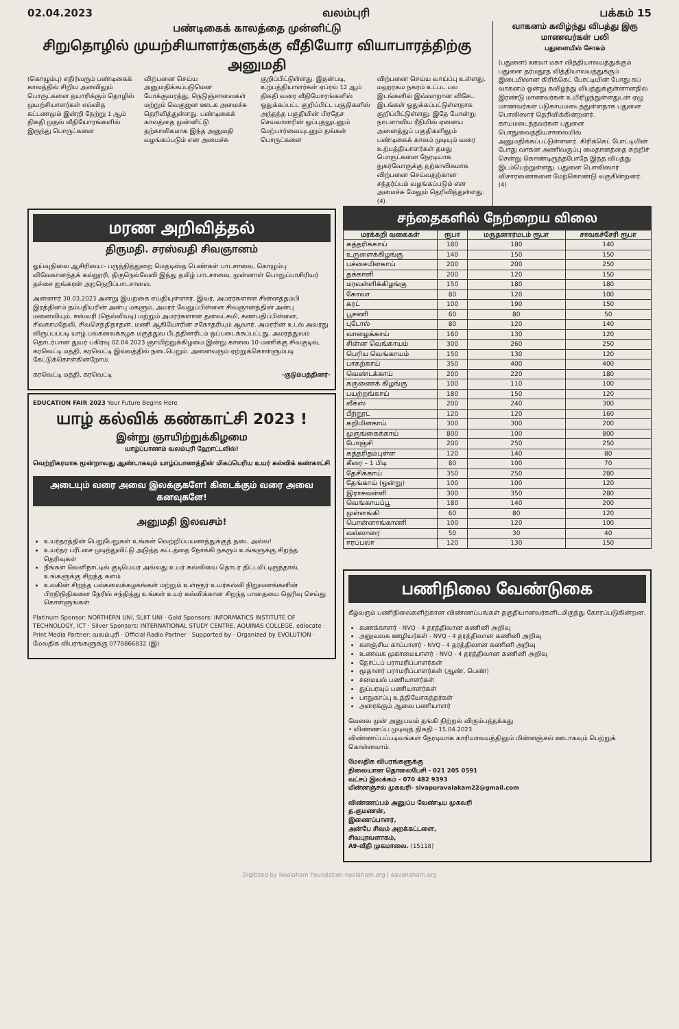02.04.2023 வலம்புரி பக்கம் 15
பண்டிகைக் காலத்தை முன்னிட்டு
சிறுதொழில் முயற்சியாளர்களுக்கு வீதியோர வியாபாரத்திற்கு அனுமதி
(கொழும்பு) எதிர்வரும் பண்டிகைக் காலத்தில் சிறிய அளவிலும் பொருட்களை தயாரிக்கும் தொழில் முயற்சியாளர்கள் எவ்வித கட்டணமும் இன்றி நேற்று 1 ஆம் திகதி முதல் வீதியோரங்களில் இருந்து பொருட்களை
விற்பனை செய்ய அனுமதிக்கப்படுமென போக்குவரத்து, நெடுஞ்சாலைகள் மற்றும் வெகுஜன ஊடக அமைச்சு தெரிவித்துள்ளது. பண்டிகைக் காலத்தை முன்னிட்டு தற்காலிகமாக இந்த அனுமதி வழங்கப்படும் என அமைச்சு
குறிப்பிட்டுள்ளது. இதன்படி, உற்பத்தியாளர்கள் ஏப்ரல் 12 ஆம் திகதி வரை வீதியோரங்களில் ஒதுக்கப்பட்ட குறிப்பிட்ட பகுதிகளில் அந்தந்த பகுதியின் பிரதேச செயலாளரின் ஒப்புதலுடனும் மேற்பார்வையுடனும் தங்கள் பொருட்களை
விற்பனை செய்ய வாய்ப்பு உள்ளது. மஹரகம நகரம் உட்பட பல இடங்களில் இவ்வாறான விசேட இடங்கள் ஒதுக்கப்பட்டுள்ளதாக குறிப்பிட்டுள்ளது. இதே போன்று நாடளாவிய ரீதியில் ஏனைய அனைத்துப் பகுதிகளிலும் பண்டிகைக் காலம் முடியும் வரை உற்பத்தியாளர்கள் தமது பொருட்களை நேரடியாக நுகர்வோருக்கு தற்காலிகமாக விற்பனை செய்வதற்கான சந்தர்ப்பம் வழங்கப்படும் என அமைச்சு மேலும் தெரிவித்துள்ளது. (4)
வாகனம் கவிழ்ந்து விபத்து இரு மாணவர்கள் பலி
பதுளையில் சோகம்
(பதுளை) ஊவா மகா வித்தியாலயத்துக்கும் பதுளை தர்மதூத வித்தியாலயத்துக்கும் இடையிலான கிரிக்கெட் போட்டியின் போது கப் வாகனம் ஒன்று கவிழ்ந்து விபத்துக்குள்ளானதில் இரண்டு மாணவர்கள் உயிரிழந்துள்ளதுடன் ஏழு மாணவர்கள் படுகாயமடைந்துள்ளதாக பதுளை பொலிஸார் தெரிவிக்கின்றனர். காயமடைந்தவர்கள் பதுளை பொதுவைத்தியசாலையில் அனுமதிக்கப்பட்டுள்ளனர். கிரிக்கெட் போட்டியின் போது வாகன அணிவகுப்பு மைதானத்தை சுற்றிச் சென்று கொண்டிருந்தபோதே இந்த விபத்து இடம்பெற்றுள்ளது. பதுளை பொலிஸார் விசாரணைகளை மேற்கொண்டு வருகின்றனர். (4)
மரண அறிவித்தல்
திருமதி. சரஸ்வதி சிவஞானம்
ஓய்வுநிலை ஆசிரியை:- பருத்தித்துறை மெதடிஸ்த பெண்கள் பாடசாலை, கொழும்பு விவேகானந்தக் கல்லூரி, திருநெல்வேலி இந்து தமிழ் பாடசாலை, முன்னாள் பொறுப்பாசிரியர் தச்சை ஐங்கரன் அறநெறிப்பாடசாலை.
அன்னார் 30.03.2023 அன்று இயற்கை எய்தியுள்ளார். இவர், அமரர்களான சின்னத்தம்பி இரத்தினம் தம்பதியரின் அன்பு மகளும், அமரர்.வேலுப்பிள்ளை சிவஞானத்தின் அன்பு மனைவியும், ஈஸ்வரி (நெல்லியடி) மற்றும் அமரர்களான தனலட்சுமி, கணபதிப்பிள்ளை, சிவகாமதேவி, சிவசெந்திநாதன், மணி ஆகியோரின் சகோதரியும் ஆவார். அமரரின் உடல் அவரது விருப்பப்படி யாழ்.பல்கலைக்கழக மருத்துவ பீடத்தினரிடம் ஒப்படைக்கப்பட்டது. அமரத்துவம் தொடர்பான துயர் பகிர்வு 02.04.2023 ஞாயிற்றுக்கிழமை இன்று காலை 10 மணிக்கு சிவகுடில், கரவெட்டி மத்தி, கரவெட்டி இல்லத்தில் நடைபெறும். அனைவரும் ஏற்றுக்கொள்ளும்படி கேட்டுக்கொள்கின்றோம்.
கரவெட்டி மத்தி, கரவெட்டி -குடும்பத்தினர்-
EDUCATION FAIR 2023 Your Future Begins Here
யாழ் கல்விக் கண்காட்சி 2023 !
இன்று ஞாயிற்றுக்கிழமை
யாழ்ப்பாணம் வலம்புரி ஹோட்டலில்!
வெற்றிகரமாக மூன்றாவது ஆண்டாகவும் யாழ்ப்பாணத்தின் மிகப்பெரிய உயர் கல்விக் கண்காட்சி
அடையும் வரை அவை இலக்குகளே! கிடைக்கும் வரை அவை கனவுகளே!
அனுமதி இலவசம்!
உயர்தரத்தின் பெறுபேறுகள் உங்கள் வெற்றிப்பயணத்துக்குத் தடை அல்ல!
உயர்தர பரீட்சை முடிந்துவிட்டு அடுத்த கட்டத்தை நோக்கி நகரும் உங்களுக்கு சிறந்த தெரிவுகள்
நீங்கள் வெளிநாட்டில் குடிபெயர அல்லது உயர் கல்வியை தொடர திட்டமிட்டிருந்தால், உங்களுக்கு சிறந்த களம்
உலகின் சிறந்த பல்கலைக்கழகங்கள் மற்றும் உள்ளூர் உயர்கல்வி நிறுவனங்களின் பிரதிநிதிகளை நேரில் சந்தித்து உங்கள் உயர் கல்விக்கான சிறந்த பாதையை தெரிவு செய்து கொள்ளுங்கள்
Platinum Sponsor: NORTHERN UNI, SLIIT UNI · Gold Sponsors: INFORMATICS INSTITUTE OF TECHNOLOGY, ICT · Silver Sponsors: INTERNATIONAL STUDY CENTRE, AQUINAS COLLEGE, edlocate · Print Media Partner: வலம்புரி · Official Radio Partner · Supported by · Organized by EVOLUTION · மேலதிக விபரங்களுக்கு 0778866832 (இ)
சந்தைகளில் நேற்றைய விலை
| மரக்கறி வகைகள் | ரூபா | மருதனார்மடம் ரூபா | சாவகச்சேரி ரூபா |
| --- | --- | --- | --- |
| கத்தரிக்காய் | 180 | 180 | 140 |
| உருளைக்கிழங்கு | 140 | 150 | 150 |
| பச்சைமிளகாய் | 200 | 200 | 250 |
| தக்காளி | 200 | 120 | 150 |
| மரவள்ளிக்கிழங்கு | 150 | 180 | 180 |
| கோவா | 80 | 120 | 100 |
| கரட் | 100 | 190 | 150 |
| பூசணி | 60 | 80 | 50 |
| புடோல் | 80 | 120 | 140 |
| வாழைக்காய் | 160 | 130 | 120 |
| சின்ன வெங்காயம் | 300 | 260 | 250 |
| பெரிய வெங்காயம் | 150 | 130 | 120 |
| பாகற்காய் | 350 | 400 | 400 |
| வெண்டக்காய் | 200 | 220 | 180 |
| கருணைக் கிழங்கு | 100 | 110 | 100 |
| பயற்றங்காய் | 180 | 150 | 120 |
| லீக்ஸ் | 200 | 240 | 300 |
| பீற்றூட் | 120 | 120 | 160 |
| கறிமிளகாய் | 300 | 300 | 200 |
| முருங்கைக்காய் | 800 | 100 | 800 |
| போஞ்சி | 200 | 250 | 250 |
| கத்தரிதம்புள்ள | 120 | 140 | 80 |
| கீரை – 1 பிடி | 80 | 100 | 70 |
| தேசிக்காய் | 350 | 250 | 280 |
| தேங்காய் (ஒன்று) | 100 | 100 | 120 |
| இராசவள்ளி | 300 | 350 | 280 |
| வெங்காயப்பூ | 180 | 140 | 200 |
| முள்ளங்கி | 60 | 80 | 120 |
| பொன்னாங்காணி | 100 | 120 | 100 |
| வல்லாரை | 50 | 30 | 40 |
| ஈரப்பலா | 120 | 130 | 150 |
பணிநிலை வேண்டுகை
கீழ்வரும் பணிநிலைகளிற்கான விண்ணப்பங்கள் தகுதியானவர்களிடமிருந்து கோரப்படுகின்றன.
கணக்காளர் - NVQ - 4 தரத்திலான கணினி அறிவு
அலுவலக ஊழியர்கள் - NVQ - 4 தரத்திலான கணினி அறிவு
களஞ்சிய காப்பாளர் - NVQ - 4 தரத்திலான கணினி அறிவு
உணவக முகாமையாளர் - NVQ - 4 தரத்திலான கணினி அறிவு
தோட்டப் பராமரிப்பாளர்கள்
மூதாளர் பராமரிப்பாளர்கள் (ஆண், பெண்)
சமையல் பணியாளர்கள்
துப்பரவுப் பணியாளர்கள்
பாதுகாப்பு உத்தியோகத்தர்கள்
அரைக்கும் ஆலை பணியாளர்
வேலை முன் அனுபவம் தங்கி நிற்றல் விரும்பத்தக்கது.
• விண்ணப்ப முடிவுத் திகதி - 15.04.2023
விண்ணப்பப்படிவங்கள் நேரடியாக காரியாலயத்திலும் மின்னஞ்சல் ஊடாகவும் பெற்றுக் கொள்ளலாம்.
மேலதிக விபரங்களுக்கு
நிலையான தொலைபேசி - 021 205 0591
வட்சப் இலக்கம் - 070 482 9393
மின்னஞ்சல் முகவரி- sivapuravalakam22@gmail.com
விண்ணப்பம் அனுப்ப வேண்டிய முகவரி
த.குமணன்,
இணைப்பாளர்,
அன்பே சிவம் அறக்கட்டளை,
சிவபுரவளாகம்,
A9-வீதி முகமாலை. (15118)
Digitized by Noolaham Foundation noolaham.org | aavanaham.org